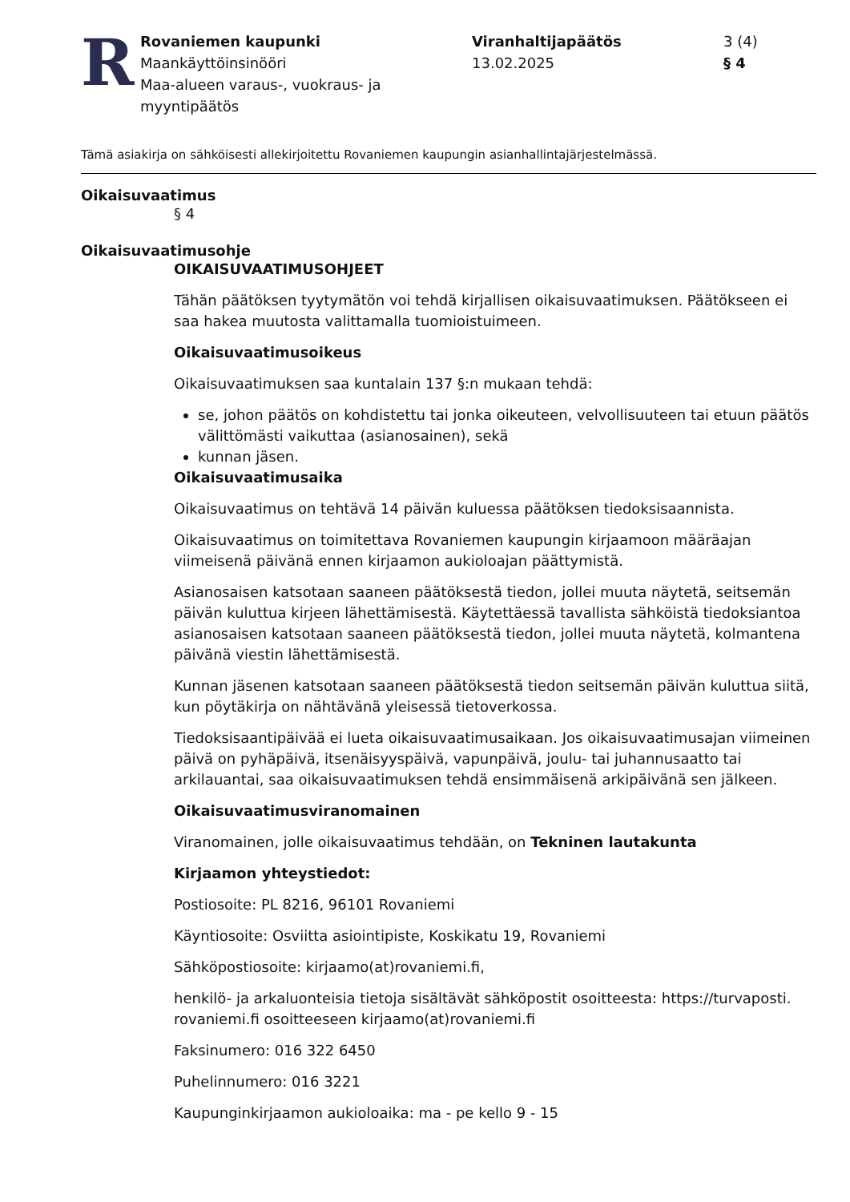R
Rovaniemen kaupunki
Maankäyttöinsinööri
Maa-alueen varaus-, vuokraus- ja myyntipäätös
Viranhaltijapäätös
13.02.2025
3 (4)
§ 4
Tämä asiakirja on sähköisesti allekirjoitettu Rovaniemen kaupungin asianhallintajärjestelmässä.
Oikaisuvaatimus
§ 4
Oikaisuvaatimusohje
OIKAISUVAATIMUSOHJEET
Tähän päätöksen tyytymätön voi tehdä kirjallisen oikaisuvaatimuksen. Päätökseen ei saa hakea muutosta valittamalla tuomioistuimeen.
Oikaisuvaatimusoikeus
Oikaisuvaatimuksen saa kuntalain 137 §:n mukaan tehdä:
se, johon päätös on kohdistettu tai jonka oikeuteen, velvollisuuteen tai etuun päätös välittömästi vaikuttaa (asianosainen), sekä
kunnan jäsen.
Oikaisuvaatimusaika
Oikaisuvaatimus on tehtävä 14 päivän kuluessa päätöksen tiedoksisaannista.
Oikaisuvaatimus on toimitettava Rovaniemen kaupungin kirjaamoon määräajan viimeisenä päivänä ennen kirjaamon aukioloajan päättymistä.
Asianosaisen katsotaan saaneen päätöksestä tiedon, jollei muuta näytetä, seitsemän päivän kuluttua kirjeen lähettämisestä. Käytettäessä tavallista sähköistä tiedoksiantoa asianosaisen katsotaan saaneen päätöksestä tiedon, jollei muuta näytetä, kolmantena päivänä viestin lähettämisestä.
Kunnan jäsenen katsotaan saaneen päätöksestä tiedon seitsemän päivän kuluttua siitä, kun pöytäkirja on nähtävänä yleisessä tietoverkossa.
Tiedoksisaantipäivää ei lueta oikaisuvaatimusaikaan. Jos oikaisuvaatimusajan viimeinen päivä on pyhäpäivä, itsenäisyyspäivä, vapunpäivä, joulu- tai juhannusaatto tai arkilauantai, saa oikaisuvaatimuksen tehdä ensimmäisenä arkipäivänä sen jälkeen.
Oikaisuvaatimusviranomainen
Viranomainen, jolle oikaisuvaatimus tehdään, on Tekninen lautakunta
Kirjaamon yhteystiedot:
Postiosoite: PL 8216, 96101 Rovaniemi
Käyntiosoite: Osviitta asiointipiste, Koskikatu 19, Rovaniemi
Sähköpostiosoite: kirjaamo(at)rovaniemi.fi,
henkilö- ja arkaluonteisia tietoja sisältävät sähköpostit osoitteesta: https://turvaposti. rovaniemi.fi osoitteeseen kirjaamo(at)rovaniemi.fi
Faksinumero: 016 322 6450
Puhelinnumero: 016 3221
Kaupunginkirjaamon aukioloaika: ma - pe kello 9 - 15